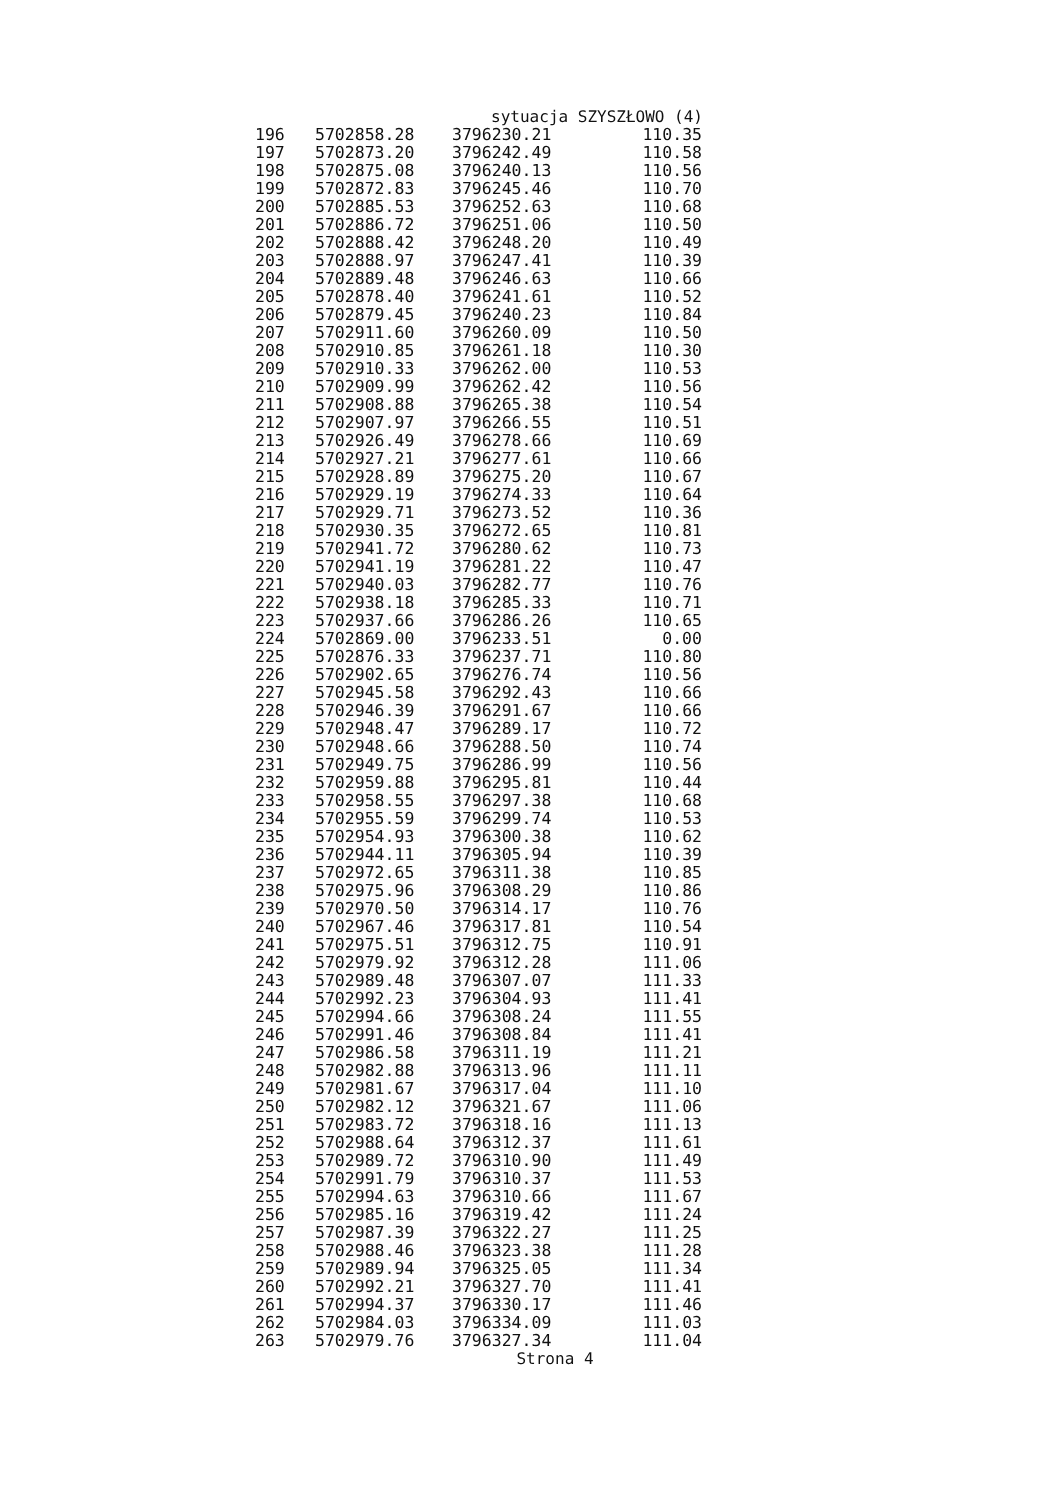sytuacja SZYSZŁOWO (4)
| 196 | 5702858.28 | 3796230.21 | 110.35 |
| 197 | 5702873.20 | 3796242.49 | 110.58 |
| 198 | 5702875.08 | 3796240.13 | 110.56 |
| 199 | 5702872.83 | 3796245.46 | 110.70 |
| 200 | 5702885.53 | 3796252.63 | 110.68 |
| 201 | 5702886.72 | 3796251.06 | 110.50 |
| 202 | 5702888.42 | 3796248.20 | 110.49 |
| 203 | 5702888.97 | 3796247.41 | 110.39 |
| 204 | 5702889.48 | 3796246.63 | 110.66 |
| 205 | 5702878.40 | 3796241.61 | 110.52 |
| 206 | 5702879.45 | 3796240.23 | 110.84 |
| 207 | 5702911.60 | 3796260.09 | 110.50 |
| 208 | 5702910.85 | 3796261.18 | 110.30 |
| 209 | 5702910.33 | 3796262.00 | 110.53 |
| 210 | 5702909.99 | 3796262.42 | 110.56 |
| 211 | 5702908.88 | 3796265.38 | 110.54 |
| 212 | 5702907.97 | 3796266.55 | 110.51 |
| 213 | 5702926.49 | 3796278.66 | 110.69 |
| 214 | 5702927.21 | 3796277.61 | 110.66 |
| 215 | 5702928.89 | 3796275.20 | 110.67 |
| 216 | 5702929.19 | 3796274.33 | 110.64 |
| 217 | 5702929.71 | 3796273.52 | 110.36 |
| 218 | 5702930.35 | 3796272.65 | 110.81 |
| 219 | 5702941.72 | 3796280.62 | 110.73 |
| 220 | 5702941.19 | 3796281.22 | 110.47 |
| 221 | 5702940.03 | 3796282.77 | 110.76 |
| 222 | 5702938.18 | 3796285.33 | 110.71 |
| 223 | 5702937.66 | 3796286.26 | 110.65 |
| 224 | 5702869.00 | 3796233.51 | 0.00 |
| 225 | 5702876.33 | 3796237.71 | 110.80 |
| 226 | 5702902.65 | 3796276.74 | 110.56 |
| 227 | 5702945.58 | 3796292.43 | 110.66 |
| 228 | 5702946.39 | 3796291.67 | 110.66 |
| 229 | 5702948.47 | 3796289.17 | 110.72 |
| 230 | 5702948.66 | 3796288.50 | 110.74 |
| 231 | 5702949.75 | 3796286.99 | 110.56 |
| 232 | 5702959.88 | 3796295.81 | 110.44 |
| 233 | 5702958.55 | 3796297.38 | 110.68 |
| 234 | 5702955.59 | 3796299.74 | 110.53 |
| 235 | 5702954.93 | 3796300.38 | 110.62 |
| 236 | 5702944.11 | 3796305.94 | 110.39 |
| 237 | 5702972.65 | 3796311.38 | 110.85 |
| 238 | 5702975.96 | 3796308.29 | 110.86 |
| 239 | 5702970.50 | 3796314.17 | 110.76 |
| 240 | 5702967.46 | 3796317.81 | 110.54 |
| 241 | 5702975.51 | 3796312.75 | 110.91 |
| 242 | 5702979.92 | 3796312.28 | 111.06 |
| 243 | 5702989.48 | 3796307.07 | 111.33 |
| 244 | 5702992.23 | 3796304.93 | 111.41 |
| 245 | 5702994.66 | 3796308.24 | 111.55 |
| 246 | 5702991.46 | 3796308.84 | 111.41 |
| 247 | 5702986.58 | 3796311.19 | 111.21 |
| 248 | 5702982.88 | 3796313.96 | 111.11 |
| 249 | 5702981.67 | 3796317.04 | 111.10 |
| 250 | 5702982.12 | 3796321.67 | 111.06 |
| 251 | 5702983.72 | 3796318.16 | 111.13 |
| 252 | 5702988.64 | 3796312.37 | 111.61 |
| 253 | 5702989.72 | 3796310.90 | 111.49 |
| 254 | 5702991.79 | 3796310.37 | 111.53 |
| 255 | 5702994.63 | 3796310.66 | 111.67 |
| 256 | 5702985.16 | 3796319.42 | 111.24 |
| 257 | 5702987.39 | 3796322.27 | 111.25 |
| 258 | 5702988.46 | 3796323.38 | 111.28 |
| 259 | 5702989.94 | 3796325.05 | 111.34 |
| 260 | 5702992.21 | 3796327.70 | 111.41 |
| 261 | 5702994.37 | 3796330.17 | 111.46 |
| 262 | 5702984.03 | 3796334.09 | 111.03 |
| 263 | 5702979.76 | 3796327.34 | 111.04 |
Strona 4